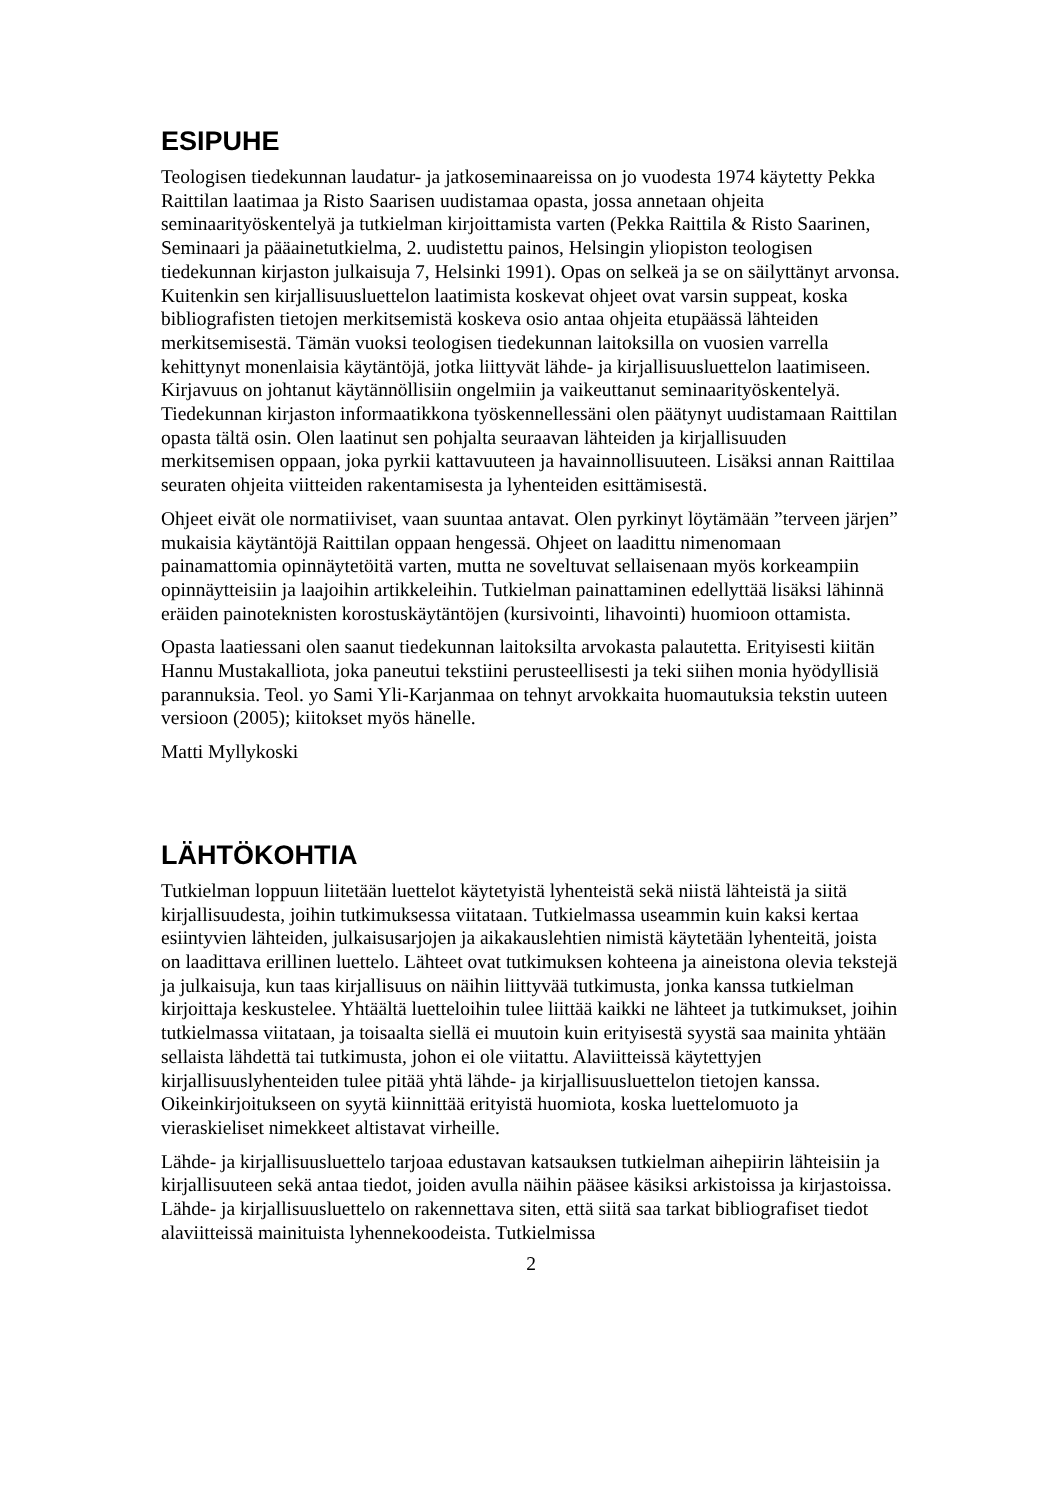ESIPUHE
Teologisen tiedekunnan laudatur- ja jatkoseminaareissa on jo vuodesta 1974 käytetty Pekka Raittilan laatimaa ja Risto Saarisen uudistamaa opasta, jossa annetaan ohjeita seminaarityöskentelyä ja tutkielman kirjoittamista varten (Pekka Raittila & Risto Saarinen, Seminaari ja pääainetutkielma, 2. uudistettu painos, Helsingin yliopiston teologisen tiedekunnan kirjaston julkaisuja 7, Helsinki 1991). Opas on selkeä ja se on säilyttänyt arvonsa. Kuitenkin sen kirjallisuusluettelon laatimista koskevat ohjeet ovat varsin suppeat, koska bibliografisten tietojen merkitsemistä koskeva osio antaa ohjeita etupäässä lähteiden merkitsemisestä. Tämän vuoksi teologisen tiedekunnan laitoksilla on vuosien varrella kehittynyt monenlaisia käytäntöjä, jotka liittyvät lähde- ja kirjallisuusluettelon laatimiseen. Kirjavuus on johtanut käytännöllisiin ongelmiin ja vaikeuttanut seminaarityöskentelyä. Tiedekunnan kirjaston informaatikkona työskennellessäni olen päätynyt uudistamaan Raittilan opasta tältä osin. Olen laatinut sen pohjalta seuraavan lähteiden ja kirjallisuuden merkitsemisen oppaan, joka pyrkii kattavuuteen ja havainnollisuuteen. Lisäksi annan Raittilaa seuraten ohjeita viitteiden rakentamisesta ja lyhenteiden esittämisestä.
Ohjeet eivät ole normatiiviset, vaan suuntaa antavat. Olen pyrkinyt löytämään ”terveen järjen” mukaisia käytäntöjä Raittilan oppaan hengessä. Ohjeet on laadittu nimenomaan painamattomia opinnäytetöitä varten, mutta ne soveltuvat sellaisenaan myös korkeampiin opinnäytteisiin ja laajoihin artikkeleihin. Tutkielman painattaminen edellyttää lisäksi lähinnä eräiden painoteknisten korostuskäytäntöjen (kursivointi, lihavointi) huomioon ottamista.
Opasta laatiessani olen saanut tiedekunnan laitoksilta arvokasta palautetta. Erityisesti kiitän Hannu Mustakalliota, joka paneutui tekstiini perusteellisesti ja teki siihen monia hyödyllisiä parannuksia. Teol. yo Sami Yli-Karjanmaa on tehnyt arvokkaita huomautuksia tekstin uuteen versioon (2005); kiitokset myös hänelle.
Matti Myllykoski
LÄHTÖKOHTIA
Tutkielman loppuun liitetään luettelot käytetyistä lyhenteistä sekä niistä lähteistä ja siitä kirjallisuudesta, joihin tutkimuksessa viitataan. Tutkielmassa useammin kuin kaksi kertaa esiintyvien lähteiden, julkaisusarjojen ja aikakauslehtien nimistä käytetään lyhenteitä, joista on laadittava erillinen luettelo. Lähteet ovat tutkimuksen kohteena ja aineistona olevia tekstejä ja julkaisuja, kun taas kirjallisuus on näihin liittyvää tutkimusta, jonka kanssa tutkielman kirjoittaja keskustelee. Yhtäältä luetteloihin tulee liittää kaikki ne lähteet ja tutkimukset, joihin tutkielmassa viitataan, ja toisaalta siellä ei muutoin kuin erityisestä syystä saa mainita yhtään sellaista lähdettä tai tutkimusta, johon ei ole viitattu. Alaviitteissä käytettyjen kirjallisuuslyhenteiden tulee pitää yhtä lähde- ja kirjallisuusluettelon tietojen kanssa. Oikeinkirjoitukseen on syytä kiinnittää erityistä huomiota, koska luettelomuoto ja vieraskieliset nimekkeet altistavat virheille.
Lähde- ja kirjallisuusluettelo tarjoaa edustavan katsauksen tutkielman aihepiirin lähteisiin ja kirjallisuuteen sekä antaa tiedot, joiden avulla näihin pääsee käsiksi arkistoissa ja kirjastoissa. Lähde- ja kirjallisuusluettelo on rakennettava siten, että siitä saa tarkat bibliografiset tiedot alaviitteissä mainituista lyhennekoodeista. Tutkielmissa
2